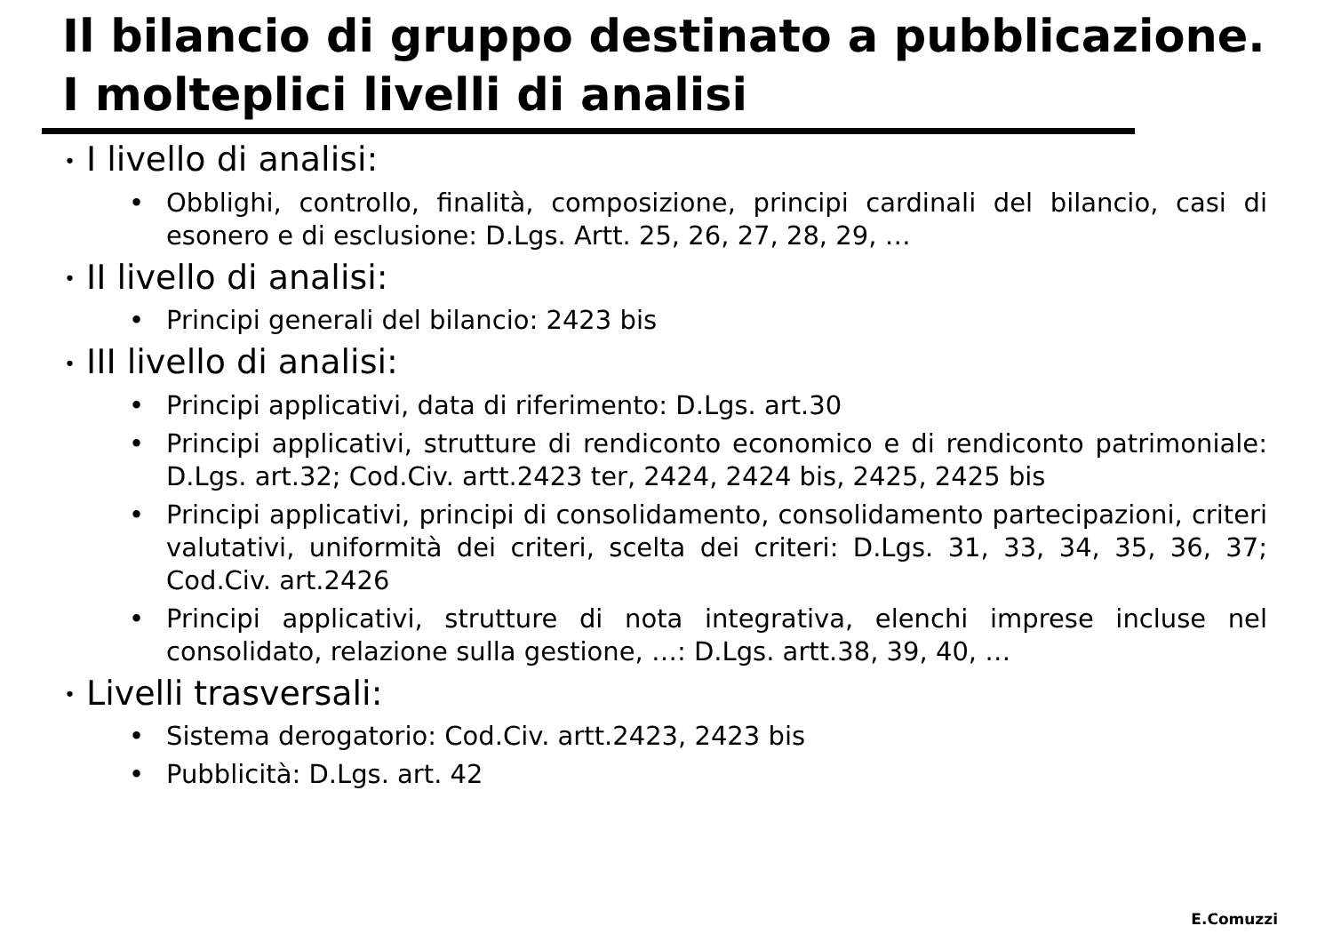Il bilancio di gruppo destinato a pubblicazione.
I molteplici livelli di analisi
• I livello di analisi:
• Obblighi, controllo, finalità, composizione, principi cardinali del bilancio, casi di esonero e di esclusione: D.Lgs. Artt. 25, 26, 27, 28, 29, …
• II livello di analisi:
• Principi generali del bilancio: 2423 bis
• III livello di analisi:
• Principi applicativi, data di riferimento: D.Lgs. art.30
• Principi applicativi, strutture di rendiconto economico e di rendiconto patrimoniale: D.Lgs. art.32; Cod.Civ. artt.2423 ter, 2424, 2424 bis, 2425, 2425 bis
• Principi applicativi, principi di consolidamento, consolidamento partecipazioni, criteri valutativi, uniformità dei criteri, scelta dei criteri: D.Lgs. 31, 33, 34, 35, 36, 37; Cod.Civ. art.2426
• Principi applicativi, strutture di nota integrativa, elenchi imprese incluse nel consolidato, relazione sulla gestione, …: D.Lgs. artt.38, 39, 40, …
• Livelli trasversali:
• Sistema derogatorio: Cod.Civ. artt.2423, 2423 bis
• Pubblicità: D.Lgs. art. 42
E.Comuzzi